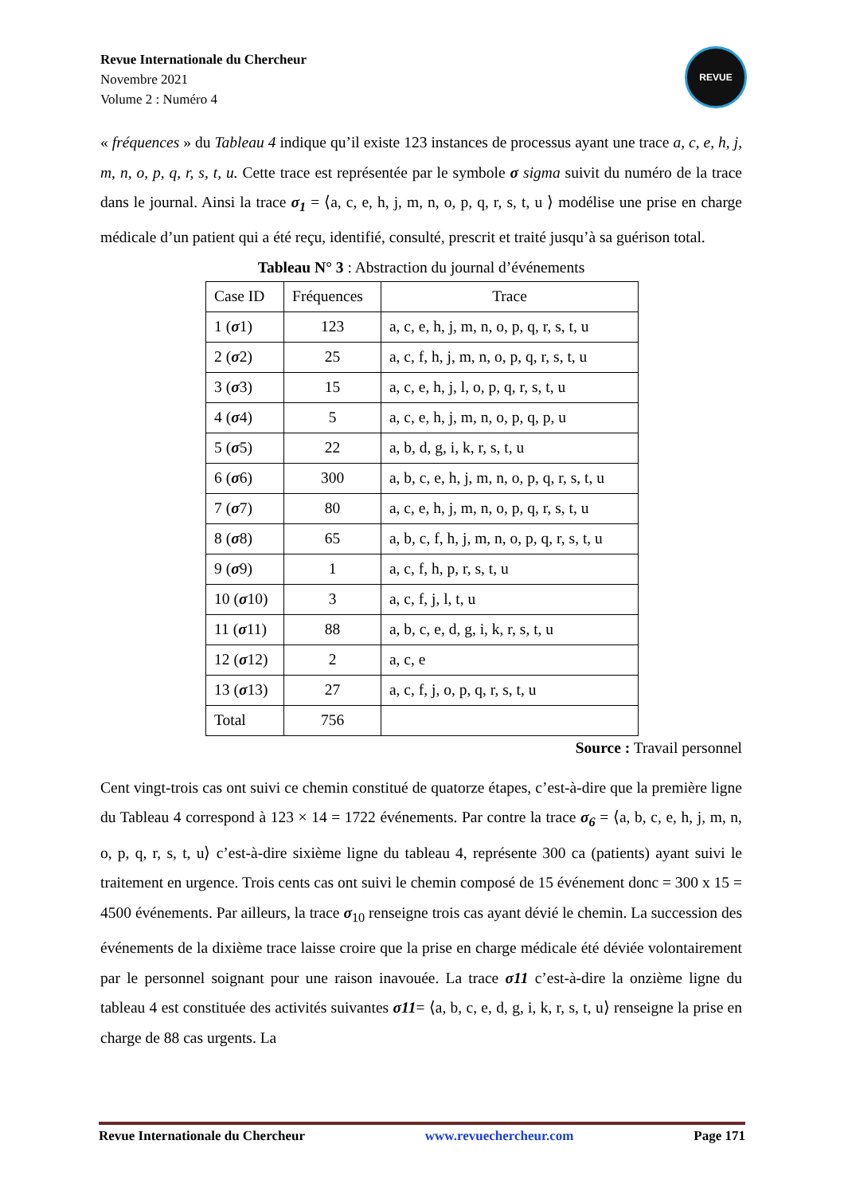Revue Internationale du Chercheur
Novembre 2021
Volume 2 : Numéro 4
REVUE
« fréquences » du Tableau 4 indique qu’il existe 123 instances de processus ayant une trace a, c, e, h, j, m, n, o, p, q, r, s, t, u. Cette trace est représentée par le symbole σ sigma suivit du numéro de la trace dans le journal. Ainsi la trace σ<sub>1</sub> = ⟨a, c, e, h, j, m, n, o, p, q, r, s, t, u ⟩ modélise une prise en charge médicale d’un patient qui a été reçu, identifié, consulté, prescrit et traité jusqu’à sa guérison total.
Tableau N° 3 : Abstraction du journal d’événements
| Case ID | Fréquences | Trace |
| 1 ( σ 1) | 123 | a, c, e, h, j, m, n, o, p, q, r, s, t, u |
| 2 ( σ 2) | 25 | a, c, f, h, j, m, n, o, p, q, r, s, t, u |
| 3 ( σ 3) | 15 | a, c, e, h, j, l, o, p, q, r, s, t, u |
| 4 ( σ 4) | 5 | a, c, e, h, j, m, n, o, p, q, p, u |
| 5 ( σ 5) | 22 | a, b, d, g, i, k, r, s, t, u |
| 6 ( σ 6) | 300 | a, b, c, e, h, j, m, n, o, p, q, r, s, t, u |
| 7 ( σ 7) | 80 | a, c, e, h, j, m, n, o, p, q, r, s, t, u |
| 8 ( σ 8) | 65 | a, b, c, f, h, j, m, n, o, p, q, r, s, t, u |
| 9 ( σ 9) | 1 | a, c, f, h, p, r, s, t, u |
| 10 ( σ 10) | 3 | a, c, f, j, l, t, u |
| 11 ( σ 11) | 88 | a, b, c, e, d, g, i, k, r, s, t, u |
| 12 ( σ 12) | 2 | a, c, e |
| 13 ( σ 13) | 27 | a, c, f, j, o, p, q, r, s, t, u |
| Total | 756 | |
Source : Travail personnel
Cent vingt-trois cas ont suivi ce chemin constitué de quatorze étapes, c’est-à-dire que la première ligne du Tableau 4 correspond à 123 × 14 = 1722 événements. Par contre la trace σ<sub>6</sub> = ⟨a, b, c, e, h, j, m, n, o, p, q, r, s, t, u⟩ c’est-à-dire sixième ligne du tableau 4, représente 300 ca (patients) ayant suivi le traitement en urgence. Trois cents cas ont suivi le chemin composé de 15 événement donc = 300 x 15 = 4500 événements. Par ailleurs, la trace σ<sub>10</sub> renseigne trois cas ayant dévié le chemin. La succession des événements de la dixième trace laisse croire que la prise en charge médicale été déviée volontairement par le personnel soignant pour une raison inavouée. La trace σ11 c’est-à-dire la onzième ligne du tableau 4 est constituée des activités suivantes σ11= ⟨a, b, c, e, d, g, i, k, r, s, t, u⟩ renseigne la prise en charge de 88 cas urgents. La
Revue Internationale du Chercheur www.revuechercheur.com Page 171